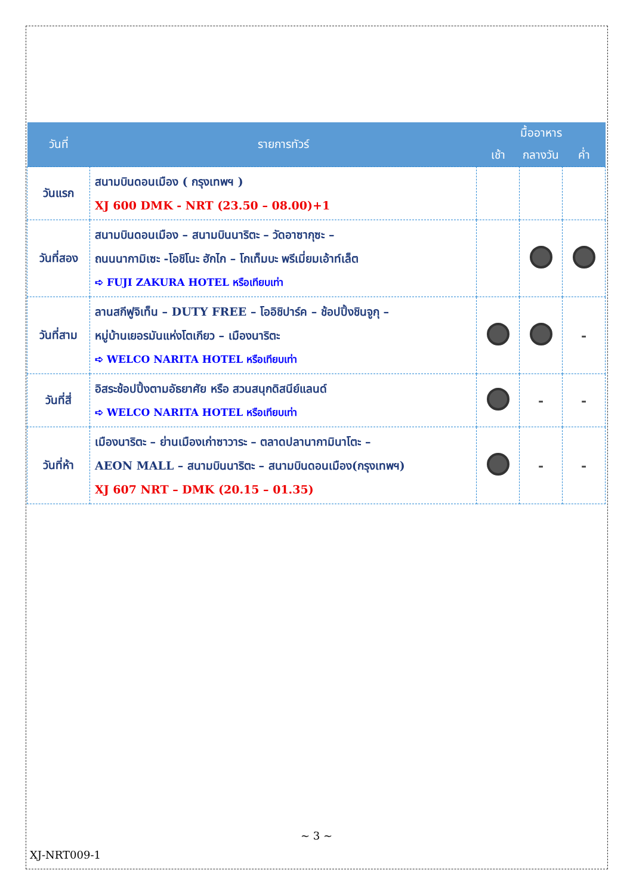| วันที่ | รายการทัวร์ | มื้ออาหาร | | |
| --- | --- | --- | --- | --- |
| | | เช้า | กลางวัน | ค่ำ |
| วันแรก | สนามบินดอนเมือง ( กรุงเทพฯ ) XJ 600 DMK - NRT (23.50 – 08.00)+1 | | | |
| วันที่สอง | สนามบินดอนเมือง – สนามบินนาริตะ – วัดอาซากุซะ – ถนนนากามิเซะ -โอชิโนะ ฮักไก – โกเท็มบะ พรีเมี่ยมเอ้าท์เล็ต ➪ FUJI ZAKURA HOTEL หรือเทียบเท่า | | | |
| วันที่สาม | ลานสกีฟูจิเท็น – DUTY FREE – โออิชิปาร์ค – ช้อปปิ้งชินจูกุ – หมู่บ้านเยอรมันแห่งโตเกียว – เมืองนาริตะ ➪ WELCO NARITA HOTEL หรือเทียบเท่า | | | - |
| วันที่สี่ | อิสระช้อปปิ้งตามอัธยาศัย หรือ สวนสนุกดิสนีย์แลนด์ ➪ WELCO NARITA HOTEL หรือเทียบเท่า | | - | - |
| วันที่ห้า | เมืองนาริตะ – ย่านเมืองเก่าซาวาระ – ตลาดปลานากามินาโตะ – AEON MALL – สนามบินนาริตะ – สนามบินดอนเมือง(กรุงเทพฯ) XJ 607 NRT – DMK (20.15 – 01.35) | | - | - |
~ 3 ~
XJ-NRT009-1